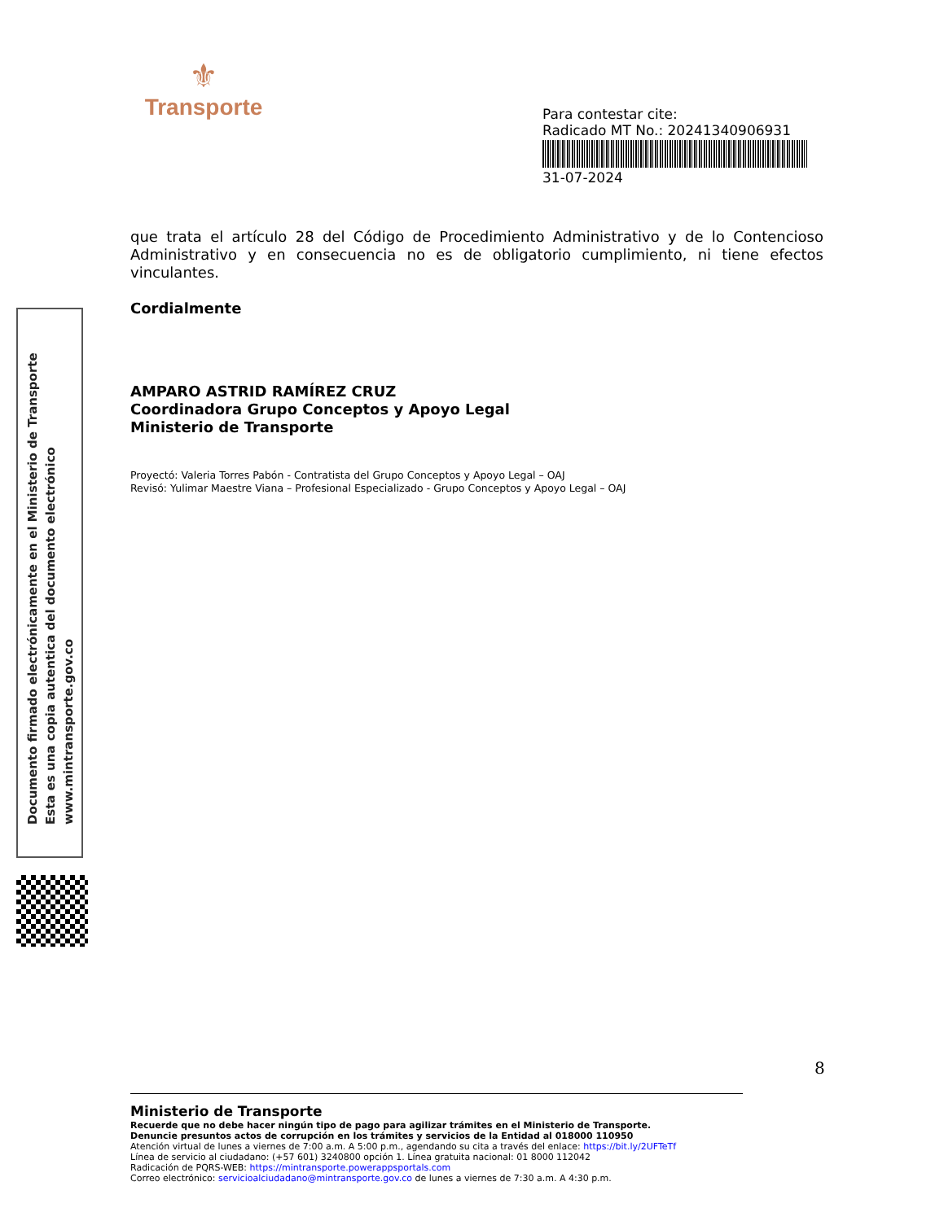⚜
Transporte
Para contestar cite:
Radicado MT No.: 20241340906931
31-07-2024
que trata el artículo 28 del Código de Procedimiento Administrativo y de lo Contencioso Administrativo y en consecuencia no es de obligatorio cumplimiento, ni tiene efectos vinculantes.
Cordialmente
AMPARO ASTRID RAMÍREZ CRUZ
Coordinadora Grupo Conceptos y Apoyo Legal
Ministerio de Transporte
Proyectó: Valeria Torres Pabón - Contratista del Grupo Conceptos y Apoyo Legal – OAJ
Revisó: Yulimar Maestre Viana – Profesional Especializado - Grupo Conceptos y Apoyo Legal – OAJ
Documento firmado electrónicamente en el Ministerio de Transporte
Esta es una copia autentica del documento electrónico
www.mintransporte.gov.co
8
Ministerio de Transporte
Recuerde que no debe hacer ningún tipo de pago para agilizar trámites en el Ministerio de Transporte.
Denuncie presuntos actos de corrupción en los trámites y servicios de la Entidad al 018000 110950
Atención virtual de lunes a viernes de 7:00 a.m. A 5:00 p.m., agendando su cita a través del enlace: https://bit.ly/2UFTeTf
Línea de servicio al ciudadano: (+57 601) 3240800 opción 1. Línea gratuita nacional: 01 8000 112042
Radicación de PQRS-WEB: https://mintransporte.powerappsportals.com
Correo electrónico: servicioalciudadano@mintransporte.gov.co de lunes a viernes de 7:30 a.m. A 4:30 p.m.